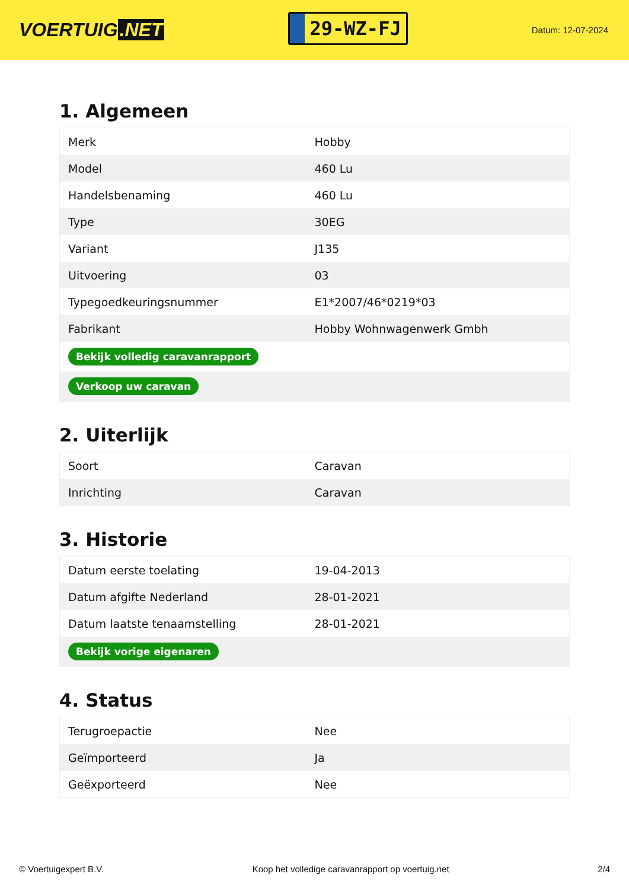VOERTUIG.NET
29-WZ-FJ
Datum: 12-07-2024
1. Algemeen
| Merk | Hobby |
| Model | 460 Lu |
| Handelsbenaming | 460 Lu |
| Type | 30EG |
| Variant | J135 |
| Uitvoering | 03 |
| Typegoedkeuringsnummer | E1*2007/46*0219*03 |
| Fabrikant | Hobby Wohnwagenwerk Gmbh |
| Bekijk volledig caravanrapport | |
| Verkoop uw caravan | |
2. Uiterlijk
| Soort | Caravan |
| Inrichting | Caravan |
3. Historie
| Datum eerste toelating | 19-04-2013 |
| Datum afgifte Nederland | 28-01-2021 |
| Datum laatste tenaamstelling | 28-01-2021 |
| Bekijk vorige eigenaren | |
4. Status
| Terugroepactie | Nee |
| Geïmporteerd | Ja |
| Geëxporteerd | Nee |
© Voertuigexpert B.V. Koop het volledige caravanrapport op voertuig.net 2/4